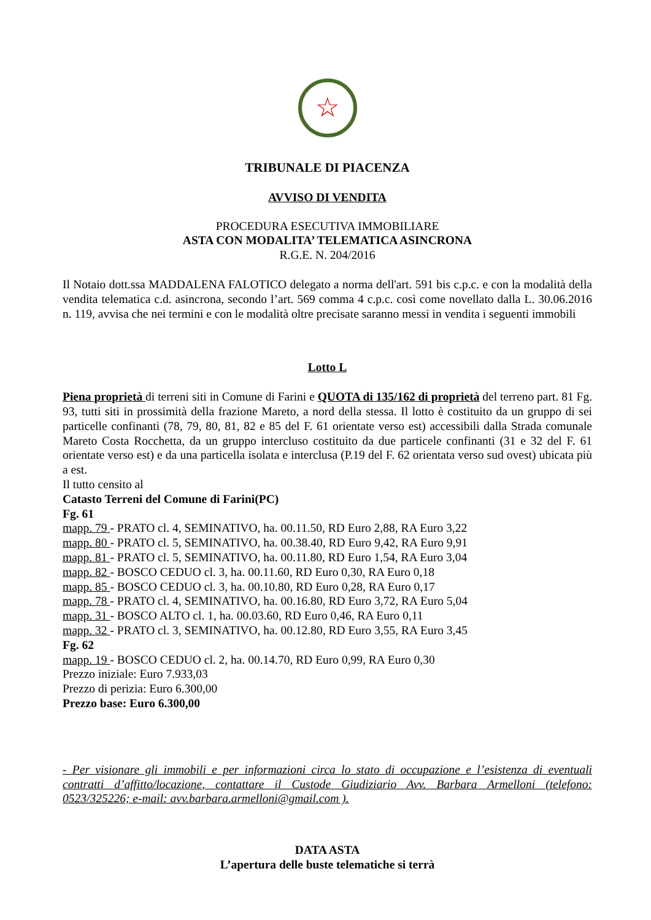☆
TRIBUNALE DI PIACENZA
AVVISO DI VENDITA
PROCEDURA ESECUTIVA IMMOBILIARE
ASTA CON MODALITA’ TELEMATICA ASINCRONA
R.G.E. N. 204/2016
Il Notaio dott.ssa MADDALENA FALOTICO delegato a norma dell'art. 591 bis c.p.c. e con la modalità della vendita telematica c.d. asincrona, secondo l’art. 569 comma 4 c.p.c. così come novellato dalla L. 30.06.2016 n. 119, avvisa che nei termini e con le modalità oltre precisate saranno messi in vendita i seguenti immobili
Lotto L
Piena proprietà di terreni siti in Comune di Farini e QUOTA di 135/162 di proprietà del terreno part. 81 Fg. 93, tutti siti in prossimità della frazione Mareto, a nord della stessa. Il lotto è costituito da un gruppo di sei particelle confinanti (78, 79, 80, 81, 82 e 85 del F. 61 orientate verso est) accessibili dalla Strada comunale Mareto Costa Rocchetta, da un gruppo intercluso costituito da due particele confinanti (31 e 32 del F. 61 orientate verso est) e da una particella isolata e interclusa (P.19 del F. 62 orientata verso sud ovest) ubicata più a est.
Il tutto censito al
Catasto Terreni del Comune di Farini(PC)
Fg. 61
mapp. 79 - PRATO cl. 4, SEMINATIVO, ha. 00.11.50, RD Euro 2,88, RA Euro 3,22
mapp. 80 - PRATO cl. 5, SEMINATIVO, ha. 00.38.40, RD Euro 9,42, RA Euro 9,91
mapp. 81 - PRATO cl. 5, SEMINATIVO, ha. 00.11.80, RD Euro 1,54, RA Euro 3,04
mapp. 82 - BOSCO CEDUO cl. 3, ha. 00.11.60, RD Euro 0,30, RA Euro 0,18
mapp. 85 - BOSCO CEDUO cl. 3, ha. 00.10.80, RD Euro 0,28, RA Euro 0,17
mapp. 78 - PRATO cl. 4, SEMINATIVO, ha. 00.16.80, RD Euro 3,72, RA Euro 5,04
mapp. 31 - BOSCO ALTO cl. 1, ha. 00.03.60, RD Euro 0,46, RA Euro 0,11
mapp. 32 - PRATO cl. 3, SEMINATIVO, ha. 00.12.80, RD Euro 3,55, RA Euro 3,45
Fg. 62
mapp. 19 - BOSCO CEDUO cl. 2, ha. 00.14.70, RD Euro 0,99, RA Euro 0,30
Prezzo iniziale: Euro 7.933,03
Prezzo di perizia: Euro 6.300,00
Prezzo base: Euro 6.300,00
- Per visionare gli immobili e per informazioni circa lo stato di occupazione e l’esistenza di eventuali contratti d’affitto/locazione, contattare il Custode Giudiziario Avv. Barbara Armelloni (telefono: 0523/325226; e-mail: avv.barbara.armelloni@gmail.com ).
DATA ASTA
L’apertura delle buste telematiche si terrà